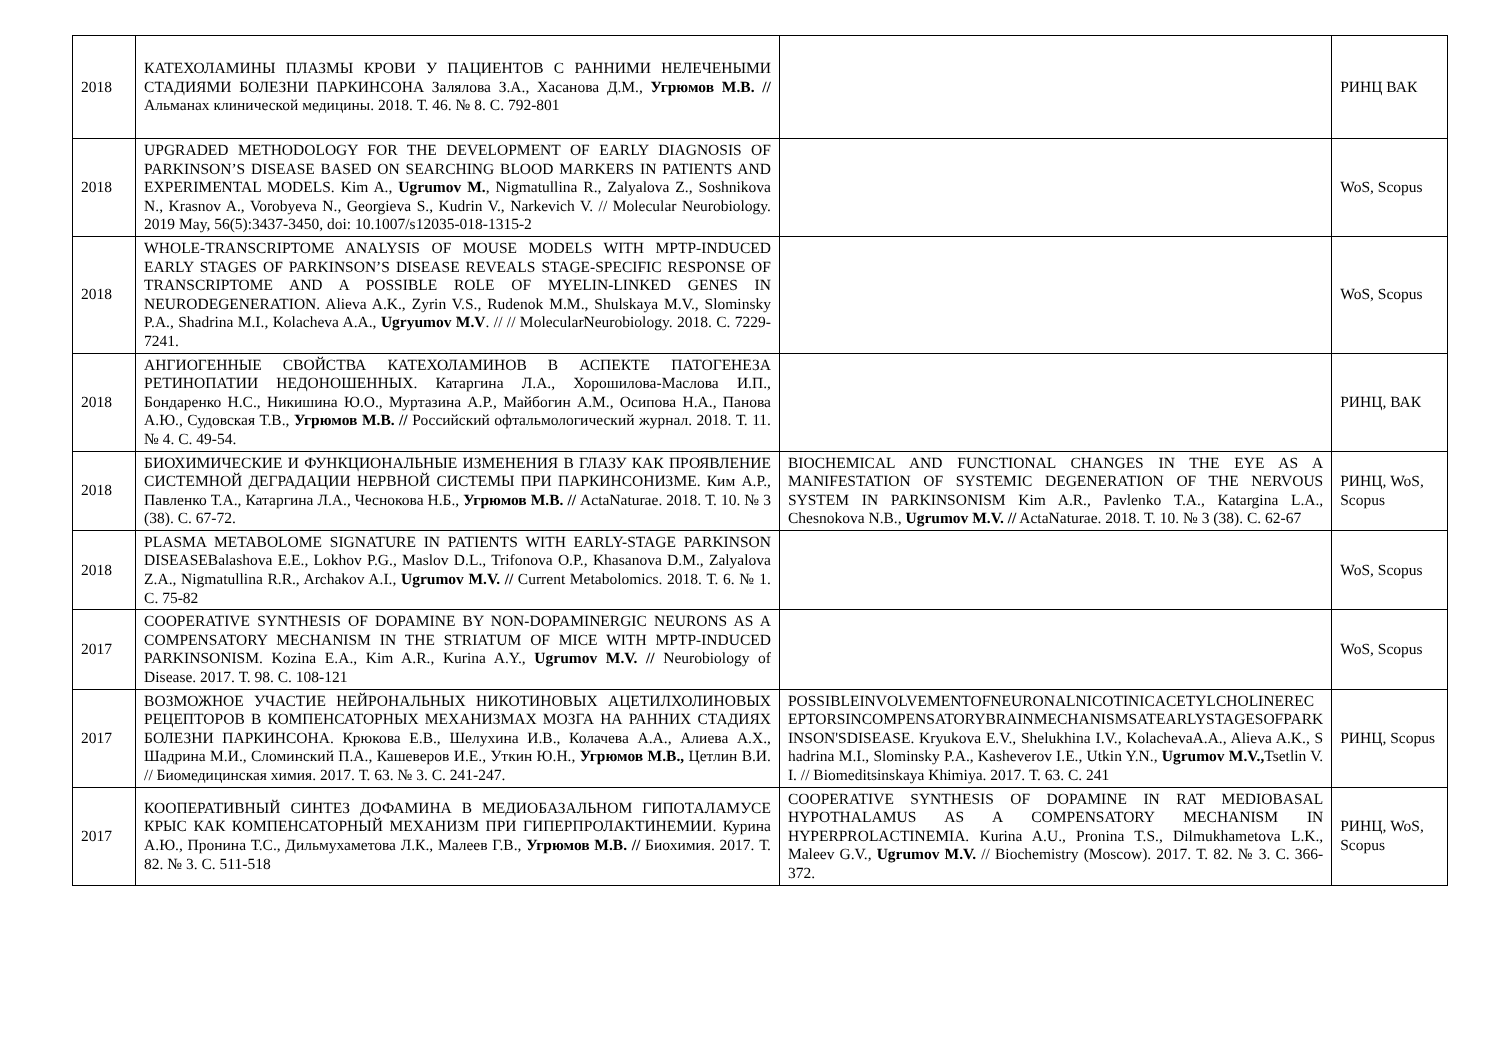| 2018 | КАТЕХОЛАМИНЫ ПЛАЗМЫ КРОВИ У ПАЦИЕНТОВ С РАННИМИ НЕЛЕЧЕНЫМИ СТАДИЯМИ БОЛЕЗНИ ПАРКИНСОНА Залялова З.А., Хасанова Д.М., Угрюмов М.В. // Альманах клинической медицины. 2018. Т. 46. № 8. С. 792-801 | | РИНЦ ВАК |
| 2018 | UPGRADED METHODOLOGY FOR THE DEVELOPMENT OF EARLY DIAGNOSIS OF PARKINSON’S DISEASE BASED ON SEARCHING BLOOD MARKERS IN PATIENTS AND EXPERIMENTAL MODELS. Kim A., Ugrumov M. , Nigmatullina R., Zalyalova Z., Soshnikova N., Krasnov A., Vorobyeva N., Georgieva S., Kudrin V., Narkevich V. // Molecular Neurobiology. 2019 May, 56(5):3437-3450, doi: 10.1007/s12035-018-1315-2 | | WoS, Scopus |
| 2018 | WHOLE-TRANSCRIPTOME ANALYSIS OF MOUSE MODELS WITH MPTP-INDUCED EARLY STAGES OF PARKINSON’S DISEASE REVEALS STAGE-SPECIFIC RESPONSE OF TRANSCRIPTOME AND A POSSIBLE ROLE OF MYELIN-LINKED GENES IN NEURODEGENERATION. Alieva A.K., Zyrin V.S., Rudenok M.M., Shulskaya M.V., Slominsky P.A., Shadrina M.I., Kolacheva A.A., Ugryumov M.V . // // MolecularNeurobiology. 2018. С. 7229-7241. | | WoS, Scopus |
| 2018 | АНГИОГЕННЫЕ СВОЙСТВА КАТЕХОЛАМИНОВ В АСПЕКТЕ ПАТОГЕНЕЗА РЕТИНОПАТИИ НЕДОНОШЕННЫХ. Катаргина Л.А., Хорошилова-Маслова И.П., Бондаренко Н.С., Никишина Ю.О., Муртазина А.Р., Майбогин А.М., Осипова Н.А., Панова А.Ю., Судовская Т.В., Угрюмов М.В. // Российский офтальмологический журнал. 2018. Т. 11. № 4. С. 49-54. | | РИНЦ, ВАК |
| 2018 | БИОХИМИЧЕСКИЕ И ФУНКЦИОНАЛЬНЫЕ ИЗМЕНЕНИЯ В ГЛАЗУ КАК ПРОЯВЛЕНИЕ СИСТЕМНОЙ ДЕГРАДАЦИИ НЕРВНОЙ СИСТЕМЫ ПРИ ПАРКИНСОНИЗМЕ. Ким А.Р., Павленко Т.А., Катаргина Л.А., Чеснокова Н.Б., Угрюмов М.В. // ActaNaturae. 2018. Т. 10. № 3 (38). С. 67-72. | BIOCHEMICAL AND FUNCTIONAL CHANGES IN THE EYE AS A MANIFESTATION OF SYSTEMIC DEGENERATION OF THE NERVOUS SYSTEM IN PARKINSONISM Kim A.R., Pavlenko T.A., Katargina L.A., Chesnokova N.B., Ugrumov M.V. // ActaNaturae. 2018. Т. 10. № 3 (38). С. 62-67 | РИНЦ, WoS, Scopus |
| 2018 | PLASMA METABOLOME SIGNATURE IN PATIENTS WITH EARLY-STAGE PARKINSON DISEASEBalashova E.E., Lokhov P.G., Maslov D.L., Trifonova O.P., Khasanova D.M., Zalyalova Z.A., Nigmatullina R.R., Archakov A.I., Ugrumov M.V. // Current Metabolomics. 2018. Т. 6. № 1. С. 75-82 | | WoS, Scopus |
| 2017 | COOPERATIVE SYNTHESIS OF DOPAMINE BY NON-DOPAMINERGIC NEURONS AS A COMPENSATORY MECHANISM IN THE STRIATUM OF MICE WITH MPTP-INDUCED PARKINSONISM. Kozina E.A., Kim A.R., Kurina A.Y., Ugrumov M.V. // Neurobiology of Disease. 2017. Т. 98. С. 108-121 | | WoS, Scopus |
| 2017 | ВОЗМОЖНОЕ УЧАСТИЕ НЕЙРОНАЛЬНЫХ НИКОТИНОВЫХ АЦЕТИЛХОЛИНОВЫХ РЕЦЕПТОРОВ В КОМПЕНСАТОРНЫХ МЕХАНИЗМАХ МОЗГА НА РАННИХ СТАДИЯХ БОЛЕЗНИ ПАРКИНСОНА. Крюкова Е.В., Шелухина И.В., Колачева А.А., Алиева А.Х., Шадрина М.И., Сломинский П.А., Кашеверов И.Е., Уткин Ю.Н., Угрюмов М.В., Цетлин В.И. // Биомедицинская химия. 2017. Т. 63. № 3. С. 241-247. | POSSIBLEINVOLVEMENTOFNEURONALNICOTINICACETYLCHOLINERECEPTORSINCOMPENSATORYBRAINMECHANISMSATEARLYSTAGESOFPARKINSON'SDISEASE. Kryukova E.V., Shelukhina I.V., KolachevaA.A., Alieva A.K., Shadrina M.I., Slominsky P.A., Kasheverov I.E., Utkin Y.N., Ugrumov M.V., Tsetlin V.I. // Biomeditsinskaya Khimiya. 2017. Т. 63. С. 241 | РИНЦ, Scopus |
| 2017 | КООПЕРАТИВНЫЙ СИНТЕЗ ДОФАМИНА В МЕДИОБАЗАЛЬНОМ ГИПОТАЛАМУСЕ КРЫС КАК КОМПЕНСАТОРНЫЙ МЕХАНИЗМ ПРИ ГИПЕРПРОЛАКТИНЕМИИ. Курина А.Ю., Пронина Т.С., Дильмухаметова Л.К., Малеев Г.В., Угрюмов М.В. // Биохимия. 2017. Т. 82. № 3. С. 511-518 | COOPERATIVE SYNTHESIS OF DOPAMINE IN RAT MEDIOBASAL HYPOTHALAMUS AS A COMPENSATORY MECHANISM IN HYPERPROLACTINEMIA. Kurina A.U., Pronina T.S., Dilmukhametova L.K., Maleev G.V., Ugrumov M.V. // Biochemistry (Moscow). 2017. Т. 82. № 3. С. 366-372. | РИНЦ, WoS, Scopus |